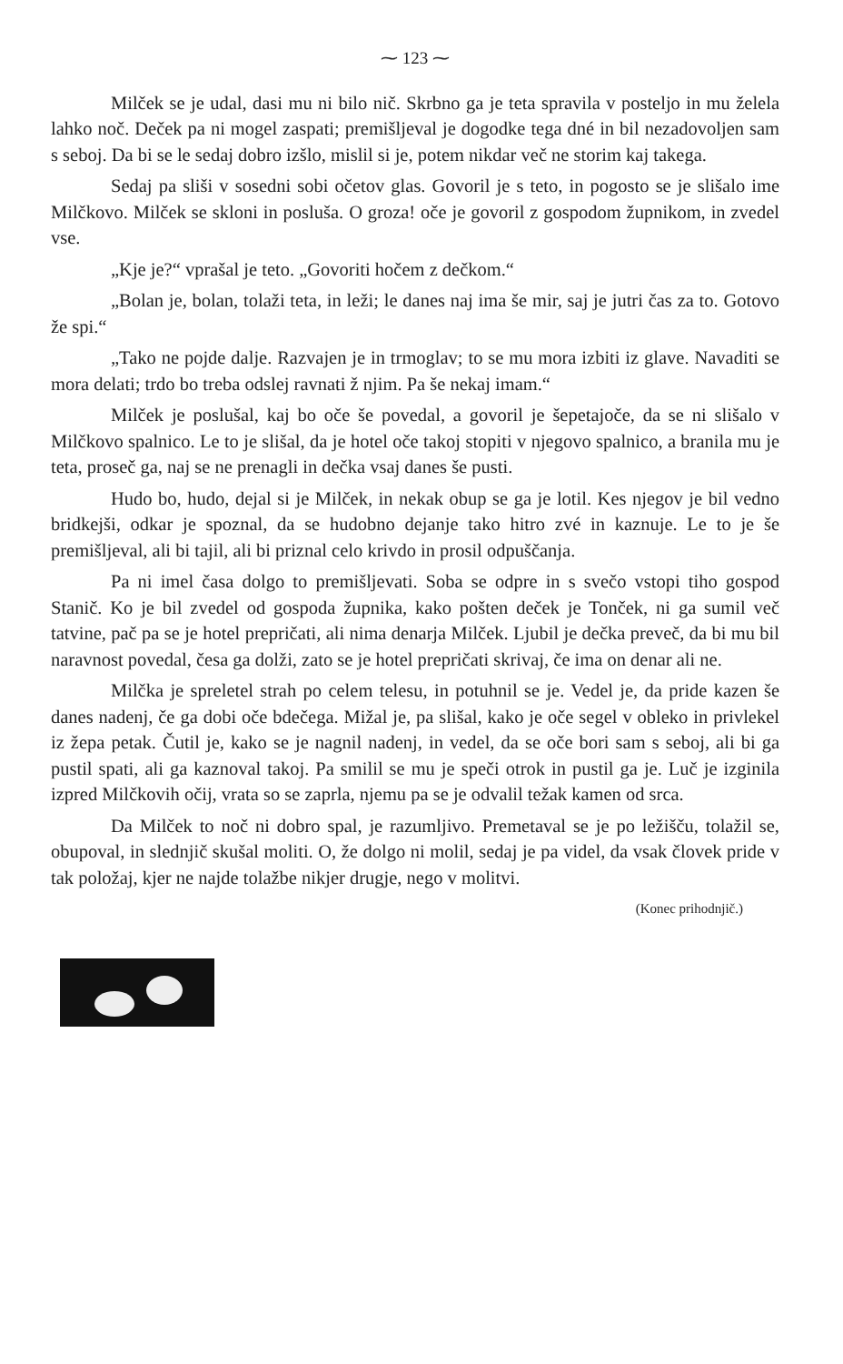⁓ 123 ⁓
Milček se je udal, dasi mu ni bilo nič. Skrbno ga je teta spravila v posteljo in mu želela lahko noč. Deček pa ni mogel zaspati; premišljeval je dogodke tega dné in bil nezadovoljen sam s seboj. Da bi se le sedaj dobro izšlo, mislil si je, potem nikdar več ne storim kaj takega.
Sedaj pa sliši v sosedni sobi očetov glas. Govoril je s teto, in pogosto se je slišalo ime Milčkovo. Milček se skloni in posluša. O groza! oče je govoril z gospodom župnikom, in zvedel vse.
„Kje je?“ vprašal je teto. „Govoriti hočem z dečkom.“
„Bolan je, bolan, tolaži teta, in leži; le danes naj ima še mir, saj je jutri čas za to. Gotovo že spi.“
„Tako ne pojde dalje. Razvajen je in trmoglav; to se mu mora izbiti iz glave. Navaditi se mora delati; trdo bo treba odslej ravnati ž njim. Pa še nekaj imam.“
Milček je poslušal, kaj bo oče še povedal, a govoril je šepetajoče, da se ni slišalo v Milčkovo spalnico. Le to je slišal, da je hotel oče takoj stopiti v njegovo spalnico, a branila mu je teta, proseč ga, naj se ne prenagli in dečka vsaj danes še pusti.
Hudo bo, hudo, dejal si je Milček, in nekak obup se ga je lotil. Kes njegov je bil vedno bridkejši, odkar je spoznal, da se hudobno dejanje tako hitro zvé in kaznuje. Le to je še premišljeval, ali bi tajil, ali bi priznal celo krivdo in prosil odpuščanja.
Pa ni imel časa dolgo to premišljevati. Soba se odpre in s svečo vstopi tiho gospod Stanič. Ko je bil zvedel od gospoda župnika, kako pošten deček je Tonček, ni ga sumil več tatvine, pač pa se je hotel prepričati, ali nima denarja Milček. Ljubil je dečka preveč, da bi mu bil naravnost povedal, česa ga dolži, zato se je hotel prepričati skrivaj, če ima on denar ali ne.
Milčka je spreletel strah po celem telesu, in potuhnil se je. Vedel je, da pride kazen še danes nadenj, če ga dobi oče bdečega. Mižal je, pa slišal, kako je oče segel v obleko in privlekel iz žepa petak. Čutil je, kako se je nagnil nadenj, in vedel, da se oče bori sam s seboj, ali bi ga pustil spati, ali ga kaznoval takoj. Pa smilil se mu je speči otrok in pustil ga je. Luč je izginila izpred Milčkovih očij, vrata so se zaprla, njemu pa se je odvalil težak kamen od srca.
Da Milček to noč ni dobro spal, je razumljivo. Premetaval se je po ležišču, tolažil se, obupoval, in slednjič skušal moliti. O, že dolgo ni molil, sedaj je pa videl, da vsak človek pride v tak položaj, kjer ne najde tolažbe nikjer drugje, nego v molitvi.
(Konec prihodnjič.)